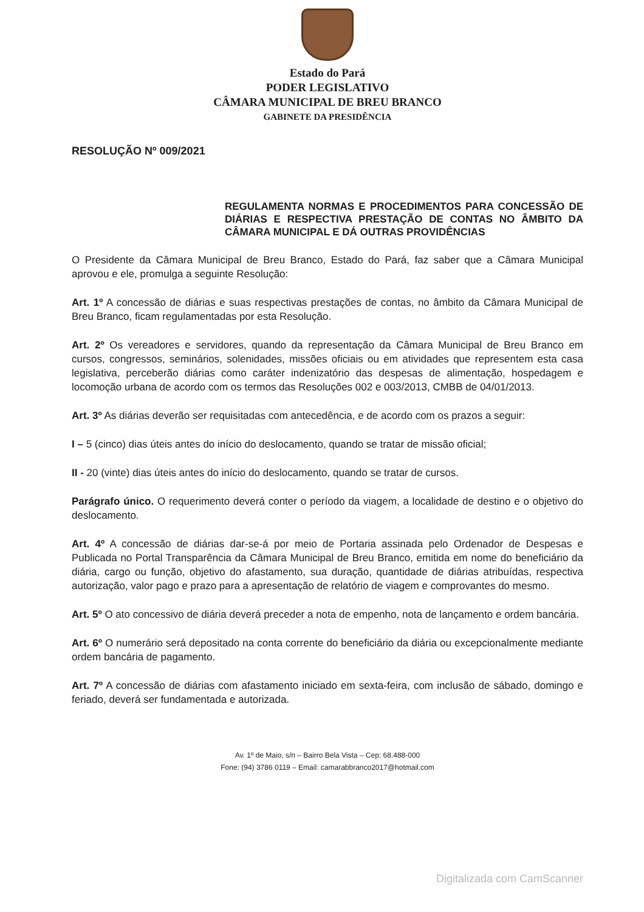Estado do Pará
PODER LEGISLATIVO
CÂMARA MUNICIPAL DE BREU BRANCO
GABINETE DA PRESIDÊNCIA
RESOLUÇÃO Nº 009/2021
REGULAMENTA NORMAS E PROCEDIMENTOS PARA CONCESSÃO DE DIÁRIAS E RESPECTIVA PRESTAÇÃO DE CONTAS NO ÂMBITO DA CÂMARA MUNICIPAL E DÁ OUTRAS PROVIDÊNCIAS
O Presidente da Câmara Municipal de Breu Branco, Estado do Pará, faz saber que a Câmara Municipal aprovou e ele, promulga a seguinte Resolução:
Art. 1º A concessão de diárias e suas respectivas prestações de contas, no âmbito da Câmara Municipal de Breu Branco, ficam regulamentadas por esta Resolução.
Art. 2º Os vereadores e servidores, quando da representação da Câmara Municipal de Breu Branco em cursos, congressos, seminários, solenidades, missões oficiais ou em atividades que representem esta casa legislativa, perceberão diárias como caráter indenizatório das despesas de alimentação, hospedagem e locomoção urbana de acordo com os termos das Resoluções 002 e 003/2013, CMBB de 04/01/2013.
Art. 3º As diárias deverão ser requisitadas com antecedência, e de acordo com os prazos a seguir:
I – 5 (cinco) dias úteis antes do início do deslocamento, quando se tratar de missão oficial;
II - 20 (vinte) dias úteis antes do início do deslocamento, quando se tratar de cursos.
Parágrafo único. O requerimento deverá conter o período da viagem, a localidade de destino e o objetivo do deslocamento.
Art. 4º A concessão de diárias dar-se-á por meio de Portaria assinada pelo Ordenador de Despesas e Publicada no Portal Transparência da Câmara Municipal de Breu Branco, emitida em nome do beneficiário da diária, cargo ou função, objetivo do afastamento, sua duração, quantidade de diárias atribuídas, respectiva autorização, valor pago e prazo para a apresentação de relatório de viagem e comprovantes do mesmo.
Art. 5º O ato concessivo de diária deverá preceder a nota de empenho, nota de lançamento e ordem bancária.
Art. 6º O numerário será depositado na conta corrente do beneficiário da diária ou excepcionalmente mediante ordem bancária de pagamento.
Art. 7º A concessão de diárias com afastamento iniciado em sexta-feira, com inclusão de sábado, domingo e feriado, deverá ser fundamentada e autorizada.
Av. 1º de Maio, s/n – Bairro Bela Vista – Cep: 68.488-000
Fone: (94) 3786 0119 – Email: camarabbranco2017@hotmail.com
Digitalizada com CamScanner